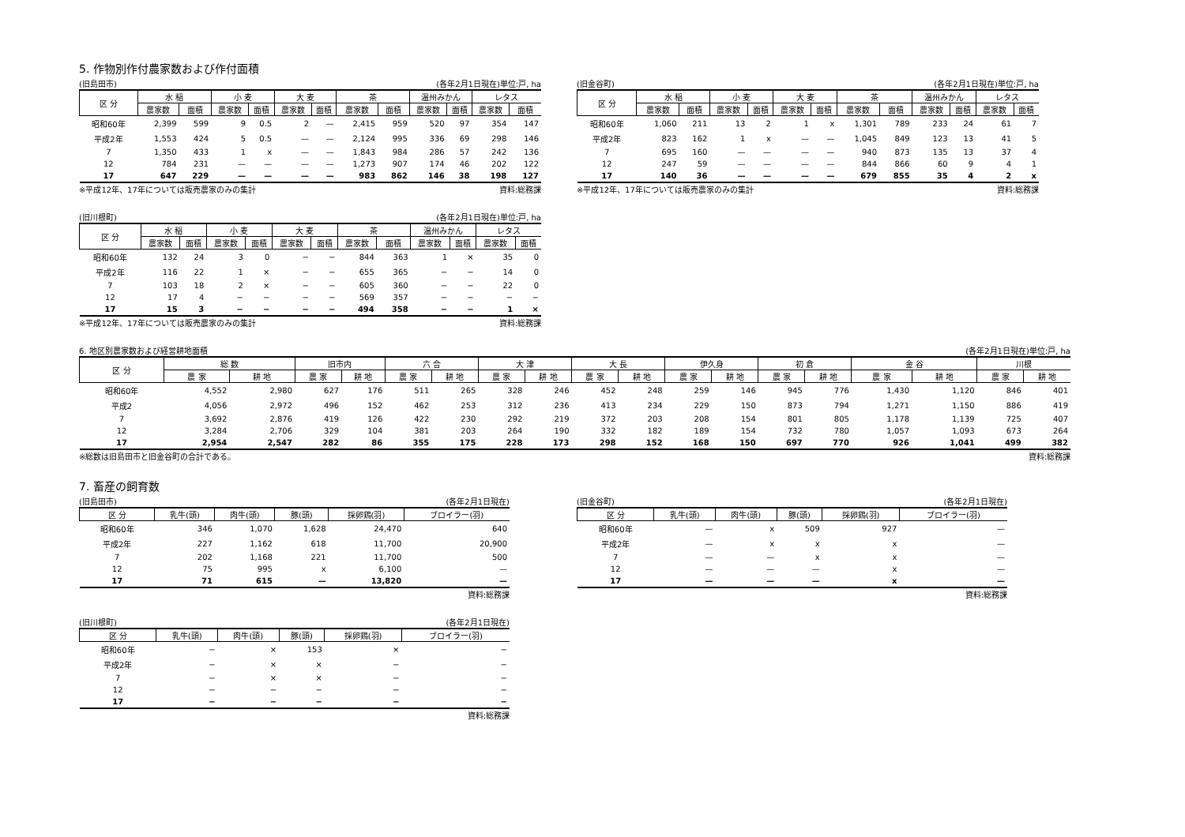5. 作物別作付農家数および作付面積
(旧島田市) (各年2月1日現在)単位:戸, ha
| 区 分 | 水 稲 | | 小 麦 | | 大 麦 | | 茶 | | 温州みかん | | レタス | |
| --- | --- | --- | --- | --- | --- | --- | --- | --- | --- | --- | --- | --- |
| | 農家数 | 面積 | 農家数 | 面積 | 農家数 | 面積 | 農家数 | 面積 | 農家数 | 面積 | 農家数 | 面積 |
| 昭和60年 | 2,399 | 599 | 9 | 0.5 | 2 | — | 2,415 | 959 | 520 | 97 | 354 | 147 |
| 平成2年 | 1,553 | 424 | 5 | 0.5 | — | — | 2,124 | 995 | 336 | 69 | 298 | 146 |
| 7 | 1,350 | 433 | 1 | x | — | — | 1,843 | 984 | 286 | 57 | 242 | 136 |
| 12 | 784 | 231 | — | — | — | — | 1,273 | 907 | 174 | 46 | 202 | 122 |
| 17 | 647 | 229 | — | — | — | — | 983 | 862 | 146 | 38 | 198 | 127 |
※平成12年、17年については販売農家のみの集計 資料:総務課
(旧川根町) (各年2月1日現在)単位:戸, ha
| 区 分 | 水 稲 | | 小 麦 | | 大 麦 | | 茶 | | 温州みかん | | レタス | |
| --- | --- | --- | --- | --- | --- | --- | --- | --- | --- | --- | --- | --- |
| | 農家数 | 面積 | 農家数 | 面積 | 農家数 | 面積 | 農家数 | 面積 | 農家数 | 面積 | 農家数 | 面積 |
| 昭和60年 | 132 | 24 | 3 | 0 | − | − | 844 | 363 | 1 | × | 35 | 0 |
| 平成2年 | 116 | 22 | 1 | × | − | − | 655 | 365 | − | − | 14 | 0 |
| 7 | 103 | 18 | 2 | × | − | − | 605 | 360 | − | − | 22 | 0 |
| 12 | 17 | 4 | − | − | − | − | 569 | 357 | − | − | − | − |
| 17 | 15 | 3 | − | − | − | − | 494 | 358 | − | − | 1 | × |
※平成12年、17年については販売農家のみの集計 資料:総務課
(旧金谷町) (各年2月1日現在)単位:戸, ha
| 区 分 | 水 稲 | | 小 麦 | | 大 麦 | | 茶 | | 温州みかん | | レタス | |
| --- | --- | --- | --- | --- | --- | --- | --- | --- | --- | --- | --- | --- |
| | 農家数 | 面積 | 農家数 | 面積 | 農家数 | 面積 | 農家数 | 面積 | 農家数 | 面積 | 農家数 | 面積 |
| 昭和60年 | 1,060 | 211 | 13 | 2 | 1 | x | 1,301 | 789 | 233 | 24 | 61 | 7 |
| 平成2年 | 823 | 162 | 1 | x | — | — | 1,045 | 849 | 123 | 13 | 41 | 5 |
| 7 | 695 | 160 | — | — | — | — | 940 | 873 | 135 | 13 | 37 | 4 |
| 12 | 247 | 59 | — | — | — | — | 844 | 866 | 60 | 9 | 4 | 1 |
| 17 | 140 | 36 | — | — | — | — | 679 | 855 | 35 | 4 | 2 | x |
※平成12年、17年については販売農家のみの集計 資料:総務課
6. 地区別農家数および経営耕地面積 (各年2月1日現在)単位:戸, ha
| 区 分 | 総 数 | | 旧市内 | | 六 合 | | 大 津 | | 大 長 | | 伊久身 | | 初 倉 | | 金 谷 | | 川根 | |
| --- | --- | --- | --- | --- | --- | --- | --- | --- | --- | --- | --- | --- | --- | --- | --- | --- | --- | --- |
| | 農 家 | 耕 地 | 農 家 | 耕 地 | 農 家 | 耕 地 | 農 家 | 耕 地 | 農 家 | 耕 地 | 農 家 | 耕 地 | 農 家 | 耕 地 | 農 家 | 耕 地 | 農 家 | 耕 地 |
| 昭和60年 | 4,552 | 2,980 | 627 | 176 | 511 | 265 | 328 | 246 | 452 | 248 | 259 | 146 | 945 | 776 | 1,430 | 1,120 | 846 | 401 |
| 平成2 | 4,056 | 2,972 | 496 | 152 | 462 | 253 | 312 | 236 | 413 | 234 | 229 | 150 | 873 | 794 | 1,271 | 1,150 | 886 | 419 |
| 7 | 3,692 | 2,876 | 419 | 126 | 422 | 230 | 292 | 219 | 372 | 203 | 208 | 154 | 801 | 805 | 1,178 | 1,139 | 725 | 407 |
| 12 | 3,284 | 2,706 | 329 | 104 | 381 | 203 | 264 | 190 | 332 | 182 | 189 | 154 | 732 | 780 | 1,057 | 1,093 | 673 | 264 |
| 17 | 2,954 | 2,547 | 282 | 86 | 355 | 175 | 228 | 173 | 298 | 152 | 168 | 150 | 697 | 770 | 926 | 1,041 | 499 | 382 |
※総数は旧島田市と旧金谷町の合計である。 資料:総務課
7. 畜産の飼育数
(旧島田市) (各年2月1日現在)
| 区 分 | 乳牛(頭) | 肉牛(頭) | 豚(頭) | 採卵鶏(羽) | ブロイラー(羽) |
| --- | --- | --- | --- | --- | --- |
| 昭和60年 | 346 | 1,070 | 1,628 | 24,470 | 640 |
| 平成2年 | 227 | 1,162 | 618 | 11,700 | 20,900 |
| 7 | 202 | 1,168 | 221 | 11,700 | 500 |
| 12 | 75 | 995 | x | 6,100 | — |
| 17 | 71 | 615 | — | 13,820 | — |
資料:総務課
(旧川根町) (各年2月1日現在)
| 区 分 | 乳牛(頭) | 肉牛(頭) | 豚(頭) | 採卵鶏(羽) | ブロイラー(羽) |
| --- | --- | --- | --- | --- | --- |
| 昭和60年 | − | × | 153 | × | − |
| 平成2年 | − | × | × | − | − |
| 7 | − | × | × | − | − |
| 12 | − | − | − | − | − |
| 17 | − | − | − | − | − |
資料:総務課
(旧金谷町) (各年2月1日現在)
| 区 分 | 乳牛(頭) | 肉牛(頭) | 豚(頭) | 採卵鶏(羽) | ブロイラー(羽) |
| --- | --- | --- | --- | --- | --- |
| 昭和60年 | — | x | 509 | 927 | — |
| 平成2年 | — | x | x | x | — |
| 7 | — | — | x | x | — |
| 12 | — | — | — | x | — |
| 17 | — | — | — | x | — |
資料:総務課